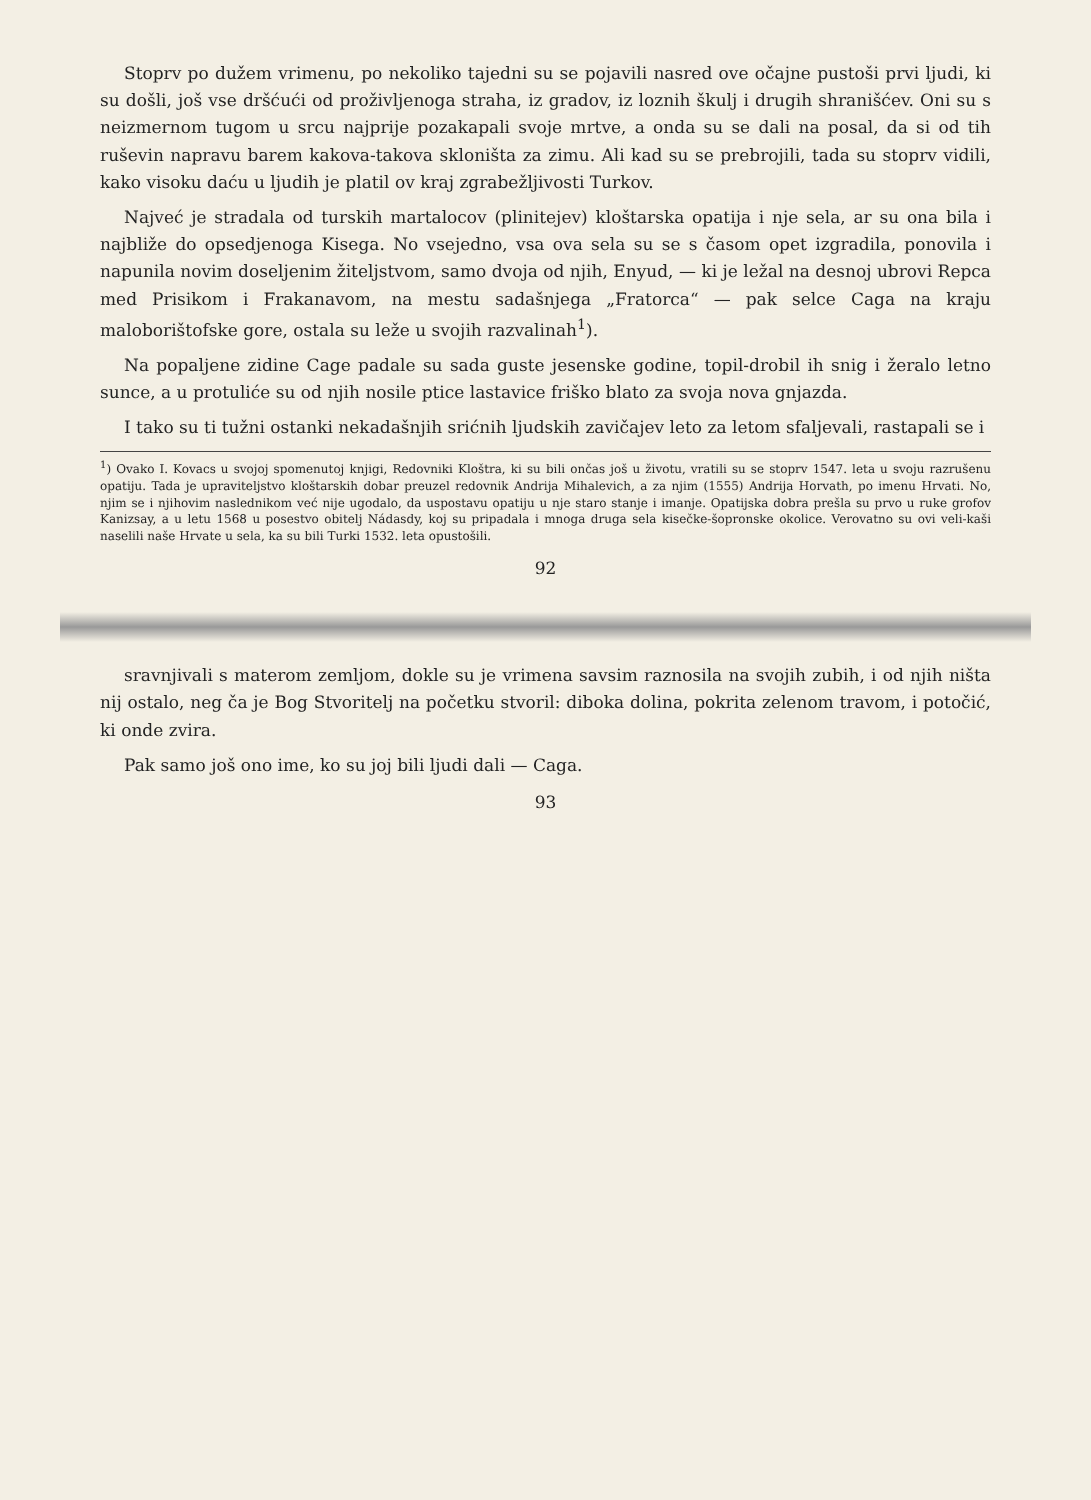Stoprv po dužem vrimenu, po nekoliko tajedni su se pojavili nasred ove očajne pustoši prvi ljudi, ki su došli, još vse dršćući od proživljenoga straha, iz gradov, iz loznih škulj i drugih shranišćev. Oni su s neizmernom tugom u srcu najprije pozakapali svoje mrtve, a onda su se dali na posal, da si od tih ruševin napravu barem kakova-takova skloništa za zimu. Ali kad su se prebrojili, tada su stoprv vidili, kako visoku daću u ljudih je platil ov kraj zgrabežljivosti Turkov.
Najveć je stradala od turskih martalocov (plinitejev) kloštarska opatija i nje sela, ar su ona bila i najbliže do opsedjenoga Kisega. No vsejedno, vsa ova sela su se s časom opet izgradila, ponovila i napunila novim doseljenim žiteljstvom, samo dvoja od njih, Enyud, — ki je ležal na desnoj ubrovi Repca med Prisikom i Frakanavom, na mestu sadašnjega „Fratorca“ — pak selce Caga na kraju maloborištofske gore, ostala su leže u svojih razvalinah<sup>1</sup>).
Na popaljene zidine Cage padale su sada guste jesenske godine, topil-drobil ih snig i žeralo letno sunce, a u protuliće su od njih nosile ptice lastavice friško blato za svoja nova gnjazda.
I tako su ti tužni ostanki nekadašnjih srićnih ljudskih zavičajev leto za letom sfaljevali, rastapali se i
<sup>1</sup>) Ovako I. Kovacs u svojoj spomenutoj knjigi, Redovniki Kloštra, ki su bili ončas još u životu, vratili su se stoprv 1547. leta u svoju razrušenu opatiju. Tada je upraviteljstvo kloštarskih dobar preuzel redovnik Andrija Mihalevich, a za njim (1555) Andrija Horvath, po imenu Hrvati. No, njim se i njihovim naslednikom već nije ugodalo, da uspostavu opatiju u nje staro stanje i imanje. Opatijska dobra prešla su prvo u ruke grofov Kanizsay, a u letu 1568 u posestvo obitelj Nádasdy, koj su pripadala i mnoga druga sela kisečke-šopronske okolice. Verovatno su ovi veli-kaši naselili naše Hrvate u sela, ka su bili Turki 1532. leta opustošili.
92
sravnjivali s materom zemljom, dokle su je vrimena savsim raznosila na svojih zubih, i od njih ništa nij ostalo, neg ča je Bog Stvoritelj na početku stvoril: diboka dolina, pokrita zelenom travom, i potočić, ki onde zvira.
Pak samo još ono ime, ko su joj bili ljudi dali — Caga.
93